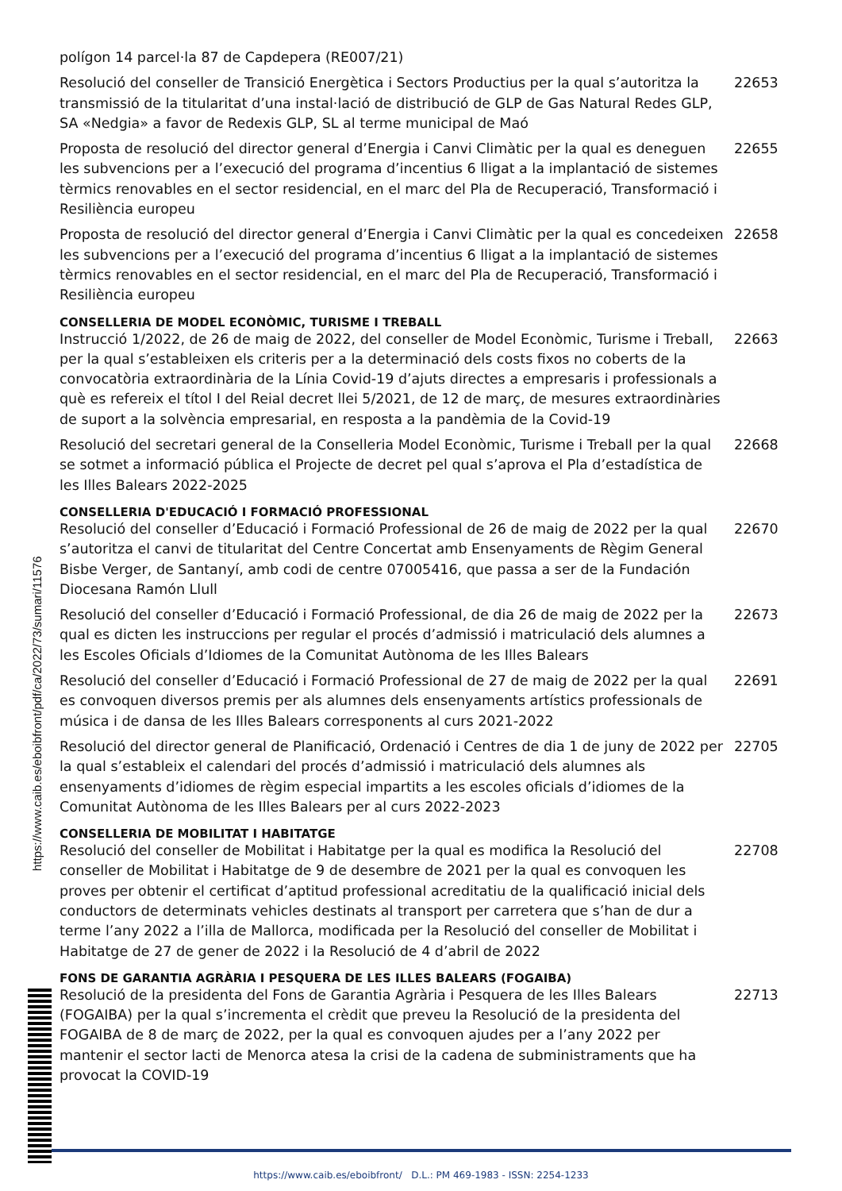https://www.caib.es/eboibfront/pdf/ca/2022/73/sumari/11576
polígon 14 parcel·la 87 de Capdepera (RE007/21)
Resolució del conseller de Transició Energètica i Sectors Productius per la qual s’autoritza la transmissió de la titularitat d’una instal·lació de distribució de GLP de Gas Natural Redes GLP, SA «Nedgia» a favor de Redexis GLP, SL al terme municipal de Maó
22653
Proposta de resolució del director general d’Energia i Canvi Climàtic per la qual es deneguen les subvencions per a l’execució del programa d’incentius 6 lligat a la implantació de sistemes tèrmics renovables en el sector residencial, en el marc del Pla de Recuperació, Transformació i Resiliència europeu
22655
Proposta de resolució del director general d’Energia i Canvi Climàtic per la qual es concedeixen les subvencions per a l’execució del programa d’incentius 6 lligat a la implantació de sistemes tèrmics renovables en el sector residencial, en el marc del Pla de Recuperació, Transformació i Resiliència europeu
22658
CONSELLERIA DE MODEL ECONÒMIC, TURISME I TREBALL
Instrucció 1/2022, de 26 de maig de 2022, del conseller de Model Econòmic, Turisme i Treball, per la qual s’estableixen els criteris per a la determinació dels costs fixos no coberts de la convocatòria extraordinària de la Línia Covid-19 d’ajuts directes a empresaris i professionals a què es refereix el títol I del Reial decret llei 5/2021, de 12 de març, de mesures extraordinàries de suport a la solvència empresarial, en resposta a la pandèmia de la Covid-19
22663
Resolució del secretari general de la Conselleria Model Econòmic, Turisme i Treball per la qual se sotmet a informació pública el Projecte de decret pel qual s’aprova el Pla d’estadística de les Illes Balears 2022-2025
22668
CONSELLERIA D'EDUCACIÓ I FORMACIÓ PROFESSIONAL
Resolució del conseller d’Educació i Formació Professional de 26 de maig de 2022 per la qual s’autoritza el canvi de titularitat del Centre Concertat amb Ensenyaments de Règim General Bisbe Verger, de Santanyí, amb codi de centre 07005416, que passa a ser de la Fundación Diocesana Ramón Llull
22670
Resolució del conseller d’Educació i Formació Professional, de dia 26 de maig de 2022 per la qual es dicten les instruccions per regular el procés d’admissió i matriculació dels alumnes a les Escoles Oficials d’Idiomes de la Comunitat Autònoma de les Illes Balears
22673
Resolució del conseller d’Educació i Formació Professional de 27 de maig de 2022 per la qual es convoquen diversos premis per als alumnes dels ensenyaments artístics professionals de música i de dansa de les Illes Balears corresponents al curs 2021-2022
22691
Resolució del director general de Planificació, Ordenació i Centres de dia 1 de juny de 2022 per la qual s’estableix el calendari del procés d’admissió i matriculació dels alumnes als ensenyaments d’idiomes de règim especial impartits a les escoles oficials d’idiomes de la Comunitat Autònoma de les Illes Balears per al curs 2022-2023
22705
CONSELLERIA DE MOBILITAT I HABITATGE
Resolució del conseller de Mobilitat i Habitatge per la qual es modifica la Resolució del conseller de Mobilitat i Habitatge de 9 de desembre de 2021 per la qual es convoquen les proves per obtenir el certificat d’aptitud professional acreditatiu de la qualificació inicial dels conductors de determinats vehicles destinats al transport per carretera que s’han de dur a terme l’any 2022 a l’illa de Mallorca, modificada per la Resolució del conseller de Mobilitat i Habitatge de 27 de gener de 2022 i la Resolució de 4 d’abril de 2022
22708
FONS DE GARANTIA AGRÀRIA I PESQUERA DE LES ILLES BALEARS (FOGAIBA)
Resolució de la presidenta del Fons de Garantia Agrària i Pesquera de les Illes Balears (FOGAIBA) per la qual s’incrementa el crèdit que preveu la Resolució de la presidenta del FOGAIBA de 8 de març de 2022, per la qual es convoquen ajudes per a l’any 2022 per mantenir el sector lacti de Menorca atesa la crisi de la cadena de subministraments que ha provocat la COVID-19
22713
https://www.caib.es/eboibfront/ D.L.: PM 469-1983 - ISSN: 2254-1233